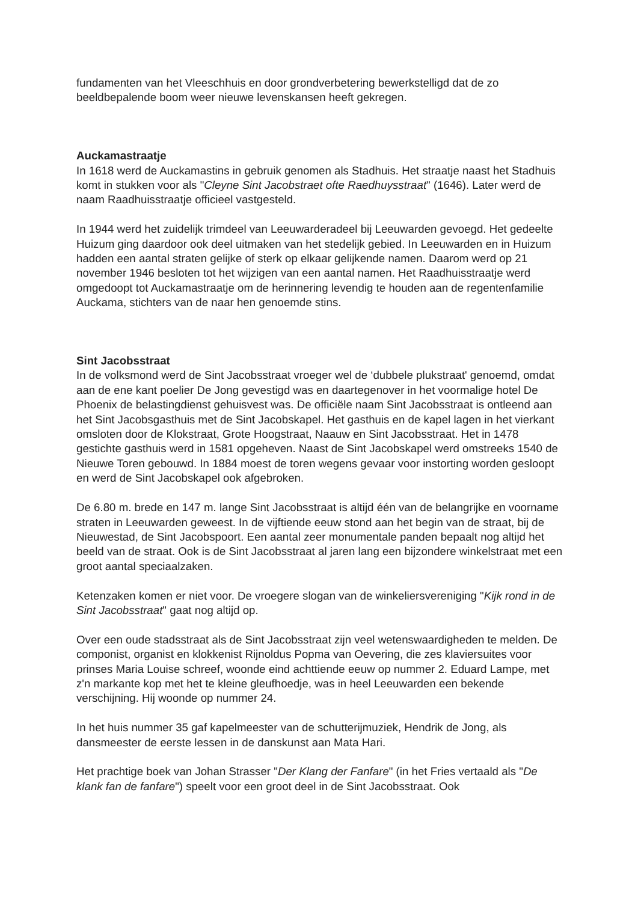fundamenten van het Vleeschhuis en door grondverbetering bewerkstelligd dat de zo beeldbepalende boom weer nieuwe levenskansen heeft gekregen.
Auckamastraatje
In 1618 werd de Auckamastins in gebruik genomen als Stadhuis. Het straatje naast het Stadhuis komt in stukken voor als "Cleyne Sint Jacobstraet ofte Raedhuysstraat" (1646). Later werd de naam Raadhuisstraatje officieel vastgesteld.
In 1944 werd het zuidelijk trimdeel van Leeuwarderadeel bij Leeuwarden gevoegd. Het gedeelte Huizum ging daardoor ook deel uitmaken van het stedelijk gebied. In Leeuwarden en in Huizum hadden een aantal straten gelijke of sterk op elkaar gelijkende namen. Daarom werd op 21 november 1946 besloten tot het wijzigen van een aantal namen. Het Raadhuisstraatje werd omgedoopt tot Auckamastraatje om de herinnering levendig te houden aan de regentenfamilie Auckama, stichters van de naar hen genoemde stins.
Sint Jacobsstraat
In de volksmond werd de Sint Jacobsstraat vroeger wel de ‘dubbele plukstraat' genoemd, omdat aan de ene kant poelier De Jong gevestigd was en daartegenover in het voormalige hotel De Phoenix de belastingdienst gehuisvest was. De officiële naam Sint Jacobsstraat is ontleend aan het Sint Jacobsgasthuis met de Sint Jacobskapel. Het gasthuis en de kapel lagen in het vierkant omsloten door de Klokstraat, Grote Hoogstraat, Naauw en Sint Jacobsstraat. Het in 1478 gestichte gasthuis werd in 1581 opgeheven. Naast de Sint Jacobskapel werd omstreeks 1540 de Nieuwe Toren gebouwd. In 1884 moest de toren wegens gevaar voor instorting worden gesloopt en werd de Sint Jacobskapel ook afgebroken.
De 6.80 m. brede en 147 m. lange Sint Jacobsstraat is altijd één van de belangrijke en voorname straten in Leeuwarden geweest. In de vijftiende eeuw stond aan het begin van de straat, bij de Nieuwestad, de Sint Jacobspoort. Een aantal zeer monumentale panden bepaalt nog altijd het beeld van de straat. Ook is de Sint Jacobsstraat al jaren lang een bijzondere winkelstraat met een groot aantal speciaalzaken.
Ketenzaken komen er niet voor. De vroegere slogan van de winkeliersvereniging "Kijk rond in de Sint Jacobsstraat" gaat nog altijd op.
Over een oude stadsstraat als de Sint Jacobsstraat zijn veel wetenswaardigheden te melden. De componist, organist en klokkenist Rijnoldus Popma van Oevering, die zes klaviersuites voor prinses Maria Louise schreef, woonde eind achttiende eeuw op nummer 2. Eduard Lampe, met z'n markante kop met het te kleine gleufhoedje, was in heel Leeuwarden een bekende verschijning. Hij woonde op nummer 24.
In het huis nummer 35 gaf kapelmeester van de schutterijmuziek, Hendrik de Jong, als dansmeester de eerste lessen in de danskunst aan Mata Hari.
Het prachtige boek van Johan Strasser "Der Klang der Fanfare" (in het Fries vertaald als "De klank fan de fanfare") speelt voor een groot deel in de Sint Jacobsstraat. Ook